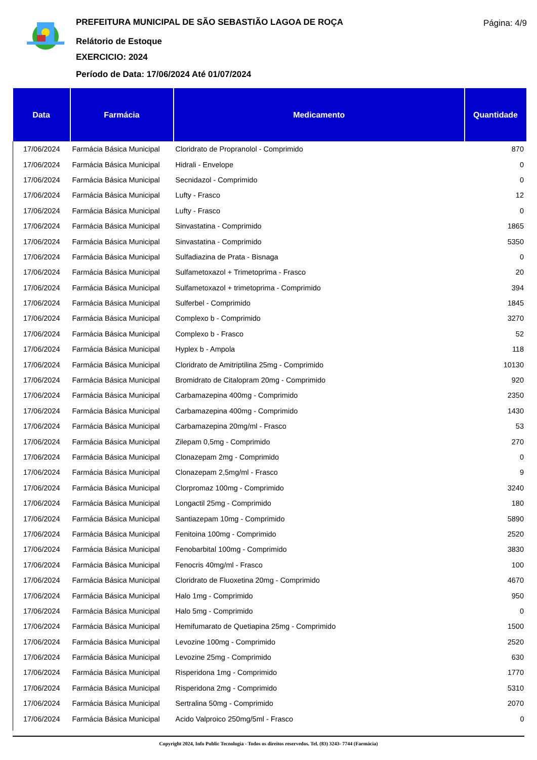PREFEITURA MUNICIPAL DE SÃO SEBASTIÃO LAGOA DE ROÇA
Relátorio de Estoque
EXERCICIO: 2024
Período de Data: 17/06/2024 Até 01/07/2024
Página: 4/9
| Data | Farmácia | Medicamento | Quantidade |
| --- | --- | --- | --- |
| 17/06/2024 | Farmácia Básica Municipal | Cloridrato de Propranolol - Comprimido | 870 |
| 17/06/2024 | Farmácia Básica Municipal | Hidrali - Envelope | 0 |
| 17/06/2024 | Farmácia Básica Municipal | Secnidazol - Comprimido | 0 |
| 17/06/2024 | Farmácia Básica Municipal | Lufty - Frasco | 12 |
| 17/06/2024 | Farmácia Básica Municipal | Lufty - Frasco | 0 |
| 17/06/2024 | Farmácia Básica Municipal | Sinvastatina - Comprimido | 1865 |
| 17/06/2024 | Farmácia Básica Municipal | Sinvastatina - Comprimido | 5350 |
| 17/06/2024 | Farmácia Básica Municipal | Sulfadiazina de Prata - Bisnaga | 0 |
| 17/06/2024 | Farmácia Básica Municipal | Sulfametoxazol + Trimetoprima - Frasco | 20 |
| 17/06/2024 | Farmácia Básica Municipal | Sulfametoxazol + trimetoprima - Comprimido | 394 |
| 17/06/2024 | Farmácia Básica Municipal | Sulferbel - Comprimido | 1845 |
| 17/06/2024 | Farmácia Básica Municipal | Complexo b - Comprimido | 3270 |
| 17/06/2024 | Farmácia Básica Municipal | Complexo b - Frasco | 52 |
| 17/06/2024 | Farmácia Básica Municipal | Hyplex b - Ampola | 118 |
| 17/06/2024 | Farmácia Básica Municipal | Cloridrato de Amitriptilina 25mg - Comprimido | 10130 |
| 17/06/2024 | Farmácia Básica Municipal | Bromidrato de Citalopram 20mg - Comprimido | 920 |
| 17/06/2024 | Farmácia Básica Municipal | Carbamazepina 400mg - Comprimido | 2350 |
| 17/06/2024 | Farmácia Básica Municipal | Carbamazepina 400mg - Comprimido | 1430 |
| 17/06/2024 | Farmácia Básica Municipal | Carbamazepina 20mg/ml - Frasco | 53 |
| 17/06/2024 | Farmácia Básica Municipal | Zilepam 0,5mg - Comprimido | 270 |
| 17/06/2024 | Farmácia Básica Municipal | Clonazepam 2mg - Comprimido | 0 |
| 17/06/2024 | Farmácia Básica Municipal | Clonazepam 2,5mg/ml - Frasco | 9 |
| 17/06/2024 | Farmácia Básica Municipal | Clorpromaz 100mg - Comprimido | 3240 |
| 17/06/2024 | Farmácia Básica Municipal | Longactil 25mg - Comprimido | 180 |
| 17/06/2024 | Farmácia Básica Municipal | Santiazepam 10mg - Comprimido | 5890 |
| 17/06/2024 | Farmácia Básica Municipal | Fenitoina 100mg - Comprimido | 2520 |
| 17/06/2024 | Farmácia Básica Municipal | Fenobarbital 100mg - Comprimido | 3830 |
| 17/06/2024 | Farmácia Básica Municipal | Fenocris 40mg/ml - Frasco | 100 |
| 17/06/2024 | Farmácia Básica Municipal | Cloridrato de Fluoxetina 20mg - Comprimido | 4670 |
| 17/06/2024 | Farmácia Básica Municipal | Halo 1mg - Comprimido | 950 |
| 17/06/2024 | Farmácia Básica Municipal | Halo 5mg - Comprimido | 0 |
| 17/06/2024 | Farmácia Básica Municipal | Hemifumarato de Quetiapina 25mg - Comprimido | 1500 |
| 17/06/2024 | Farmácia Básica Municipal | Levozine 100mg - Comprimido | 2520 |
| 17/06/2024 | Farmácia Básica Municipal | Levozine 25mg - Comprimido | 630 |
| 17/06/2024 | Farmácia Básica Municipal | Risperidona 1mg - Comprimido | 1770 |
| 17/06/2024 | Farmácia Básica Municipal | Risperidona 2mg - Comprimido | 5310 |
| 17/06/2024 | Farmácia Básica Municipal | Sertralina 50mg - Comprimido | 2070 |
| 17/06/2024 | Farmácia Básica Municipal | Acido Valproico 250mg/5ml - Frasco | 0 |
Copyright 2024, Info Public Tecnologia - Todos os direitos reservedos. Tel. (83) 3243- 7744 (Farmácia)